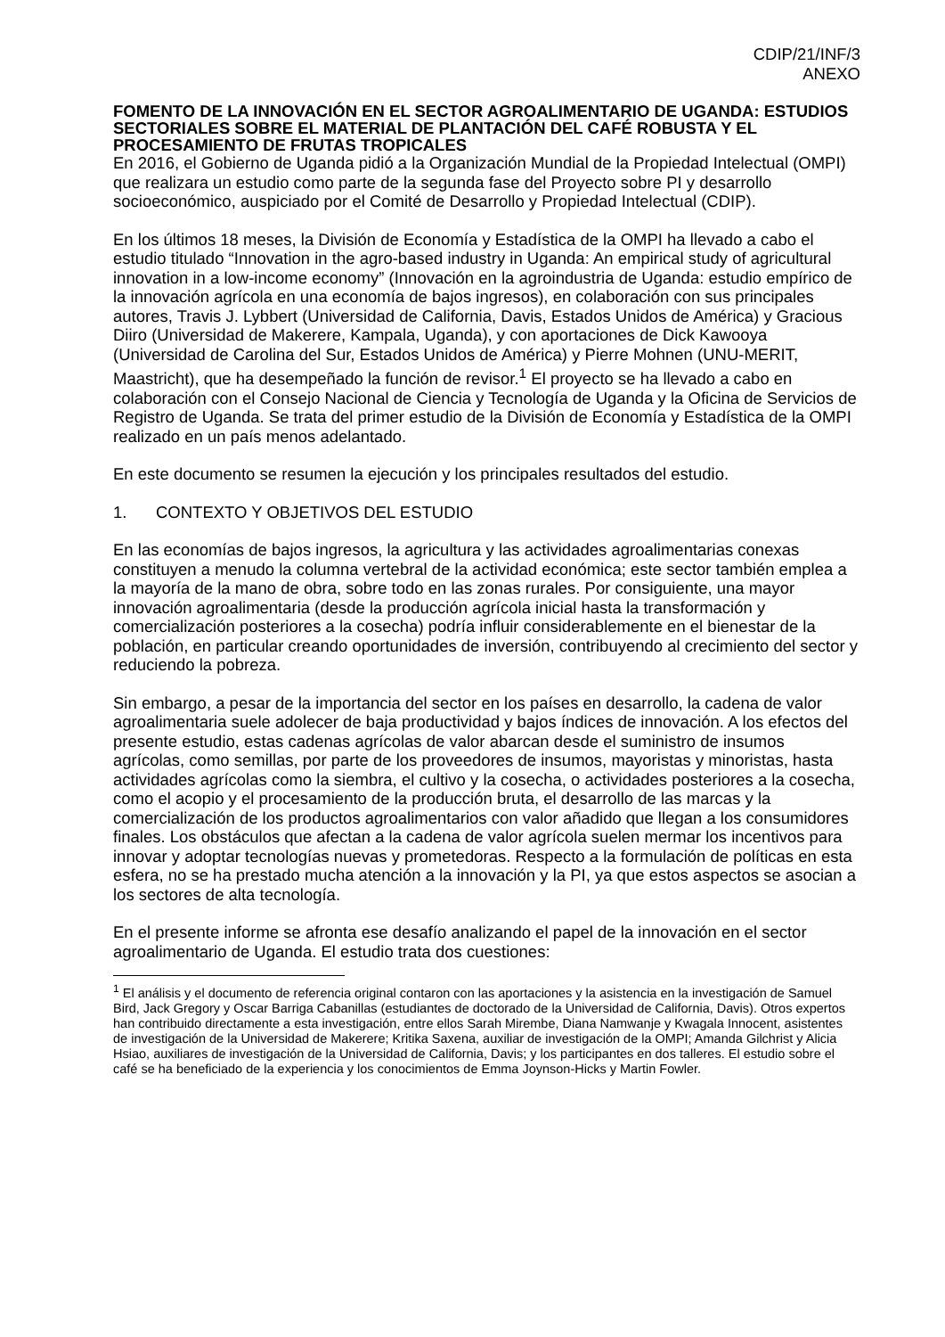CDIP/21/INF/3
ANEXO
FOMENTO DE LA INNOVACIÓN EN EL SECTOR AGROALIMENTARIO DE UGANDA: ESTUDIOS SECTORIALES SOBRE EL MATERIAL DE PLANTACIÓN DEL CAFÉ ROBUSTA Y EL PROCESAMIENTO DE FRUTAS TROPICALES
En 2016, el Gobierno de Uganda pidió a la Organización Mundial de la Propiedad Intelectual (OMPI) que realizara un estudio como parte de la segunda fase del Proyecto sobre PI y desarrollo socioeconómico, auspiciado por el Comité de Desarrollo y Propiedad Intelectual (CDIP).
En los últimos 18 meses, la División de Economía y Estadística de la OMPI ha llevado a cabo el estudio titulado “Innovation in the agro-based industry in Uganda: An empirical study of agricultural innovation in a low-income economy” (Innovación en la agroindustria de Uganda: estudio empírico de la innovación agrícola en una economía de bajos ingresos), en colaboración con sus principales autores, Travis J. Lybbert (Universidad de California, Davis, Estados Unidos de América) y Gracious Diiro (Universidad de Makerere, Kampala, Uganda), y con aportaciones de Dick Kawooya (Universidad de Carolina del Sur, Estados Unidos de América) y Pierre Mohnen (UNU-MERIT, Maastricht), que ha desempeñado la función de revisor.<sup>1</sup> El proyecto se ha llevado a cabo en colaboración con el Consejo Nacional de Ciencia y Tecnología de Uganda y la Oficina de Servicios de Registro de Uganda. Se trata del primer estudio de la División de Economía y Estadística de la OMPI realizado en un país menos adelantado.
En este documento se resumen la ejecución y los principales resultados del estudio.
1. CONTEXTO Y OBJETIVOS DEL ESTUDIO
En las economías de bajos ingresos, la agricultura y las actividades agroalimentarias conexas constituyen a menudo la columna vertebral de la actividad económica; este sector también emplea a la mayoría de la mano de obra, sobre todo en las zonas rurales. Por consiguiente, una mayor innovación agroalimentaria (desde la producción agrícola inicial hasta la transformación y comercialización posteriores a la cosecha) podría influir considerablemente en el bienestar de la población, en particular creando oportunidades de inversión, contribuyendo al crecimiento del sector y reduciendo la pobreza.
Sin embargo, a pesar de la importancia del sector en los países en desarrollo, la cadena de valor agroalimentaria suele adolecer de baja productividad y bajos índices de innovación. A los efectos del presente estudio, estas cadenas agrícolas de valor abarcan desde el suministro de insumos agrícolas, como semillas, por parte de los proveedores de insumos, mayoristas y minoristas, hasta actividades agrícolas como la siembra, el cultivo y la cosecha, o actividades posteriores a la cosecha, como el acopio y el procesamiento de la producción bruta, el desarrollo de las marcas y la comercialización de los productos agroalimentarios con valor añadido que llegan a los consumidores finales. Los obstáculos que afectan a la cadena de valor agrícola suelen mermar los incentivos para innovar y adoptar tecnologías nuevas y prometedoras. Respecto a la formulación de políticas en esta esfera, no se ha prestado mucha atención a la innovación y la PI, ya que estos aspectos se asocian a los sectores de alta tecnología.
En el presente informe se afronta ese desafío analizando el papel de la innovación en el sector agroalimentario de Uganda. El estudio trata dos cuestiones:
<sup>1</sup> El análisis y el documento de referencia original contaron con las aportaciones y la asistencia en la investigación de Samuel Bird, Jack Gregory y Oscar Barriga Cabanillas (estudiantes de doctorado de la Universidad de California, Davis). Otros expertos han contribuido directamente a esta investigación, entre ellos Sarah Mirembe, Diana Namwanje y Kwagala Innocent, asistentes de investigación de la Universidad de Makerere; Kritika Saxena, auxiliar de investigación de la OMPI; Amanda Gilchrist y Alicia Hsiao, auxiliares de investigación de la Universidad de California, Davis; y los participantes en dos talleres. El estudio sobre el café se ha beneficiado de la experiencia y los conocimientos de Emma Joynson-Hicks y Martin Fowler.